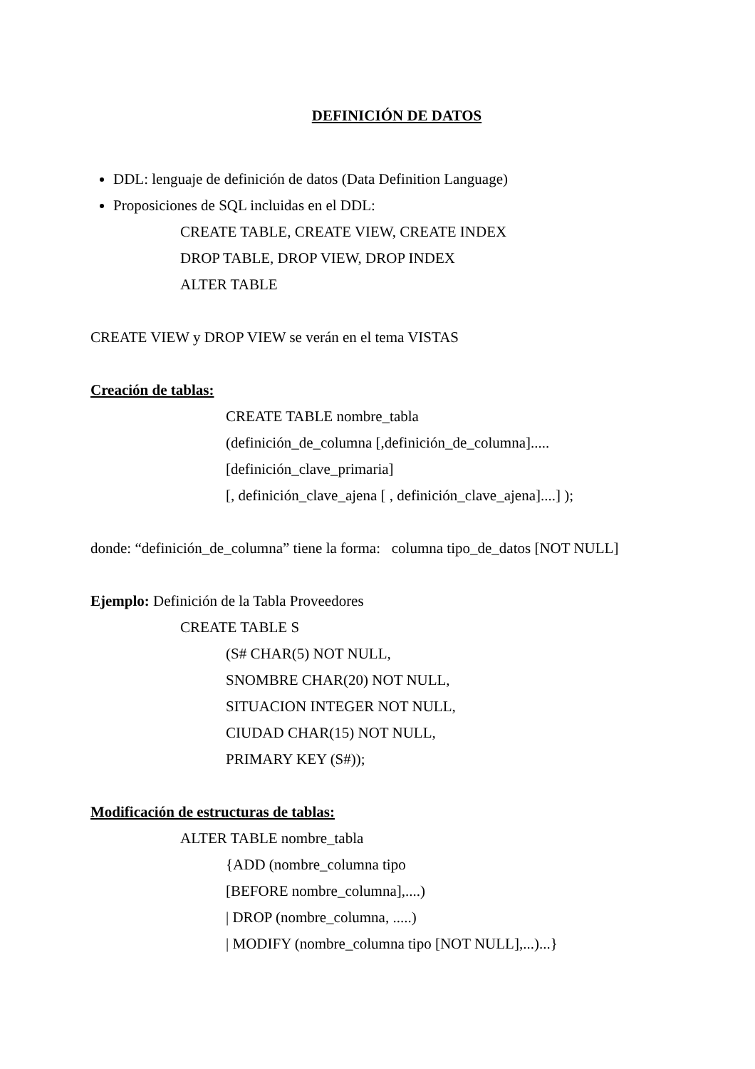DEFINICIÓN DE DATOS
DDL: lenguaje de definición de datos (Data Definition Language)
Proposiciones de SQL incluidas en el DDL:
CREATE TABLE, CREATE VIEW, CREATE INDEX
DROP TABLE, DROP VIEW, DROP INDEX
ALTER TABLE
CREATE VIEW y DROP VIEW se verán en el tema VISTAS
Creación de tablas:
CREATE TABLE nombre_tabla
(definición_de_columna [,definición_de_columna].....
[definición_clave_primaria]
[, definición_clave_ajena [ , definición_clave_ajena]....] );
donde: “definición_de_columna” tiene la forma: columna tipo_de_datos [NOT NULL]
Ejemplo: Definición de la Tabla Proveedores
CREATE TABLE S
(S# CHAR(5) NOT NULL,
SNOMBRE CHAR(20) NOT NULL,
SITUACION INTEGER NOT NULL,
CIUDAD CHAR(15) NOT NULL,
PRIMARY KEY (S#));
Modificación de estructuras de tablas:
ALTER TABLE nombre_tabla
{ADD (nombre_columna tipo
[BEFORE nombre_columna],....)
| DROP (nombre_columna, .....)
| MODIFY (nombre_columna tipo [NOT NULL],...)...}